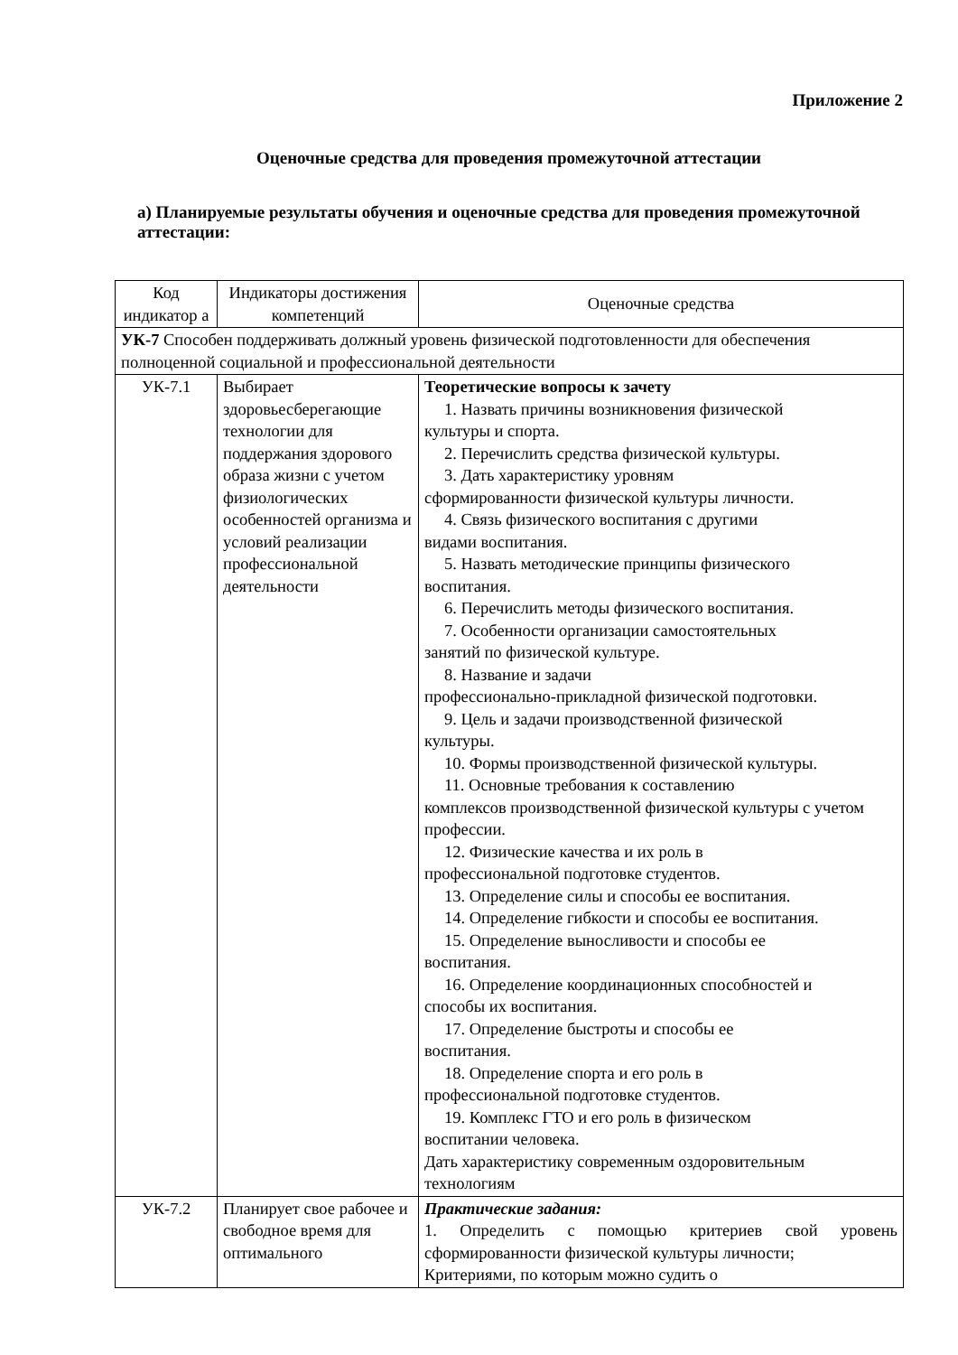Приложение 2
Оценочные средства для проведения промежуточной аттестации
а) Планируемые результаты обучения и оценочные средства для проведения промежуточной аттестации:
| Код индикатор а | Индикаторы достижения компетенций | Оценочные средства |
| УК-7 Способен поддерживать должный уровень физической подготовленности для обеспечения полноценной социальной и профессиональной деятельности | | |
| УК-7.1 | Выбирает здоровьесберегающие технологии для поддержания здорового образа жизни с учетом физиологических особенностей организма и условий реализации профессиональной деятельности | Теоретические вопросы к зачету 1. Назвать причины возникновения физической культуры и спорта. 2. Перечислить средства физической культуры. 3. Дать характеристику уровням сформированности физической культуры личности. 4. Связь физического воспитания с другими видами воспитания. 5. Назвать методические принципы физического воспитания. 6. Перечислить методы физического воспитания. 7. Особенности организации самостоятельных занятий по физической культуре. 8. Название и задачи профессионально-прикладной физической подготовки. 9. Цель и задачи производственной физической культуры. 10. Формы производственной физической культуры. 11. Основные требования к составлению комплексов производственной физической культуры с учетом профессии. 12. Физические качества и их роль в профессиональной подготовке студентов. 13. Определение силы и способы ее воспитания. 14. Определение гибкости и способы ее воспитания. 15. Определение выносливости и способы ее воспитания. 16. Определение координационных способностей и способы их воспитания. 17. Определение быстроты и способы ее воспитания. 18. Определение спорта и его роль в профессиональной подготовке студентов. 19. Комплекс ГТО и его роль в физическом воспитании человека. Дать характеристику современным оздоровительным технологиям |
| УК-7.2 | Планирует свое рабочее и свободное время для оптимального | Практические задания: 1. Определить с помощью критериев свой уровень сформированности физической культуры личности; Критериями, по которым можно судить о |